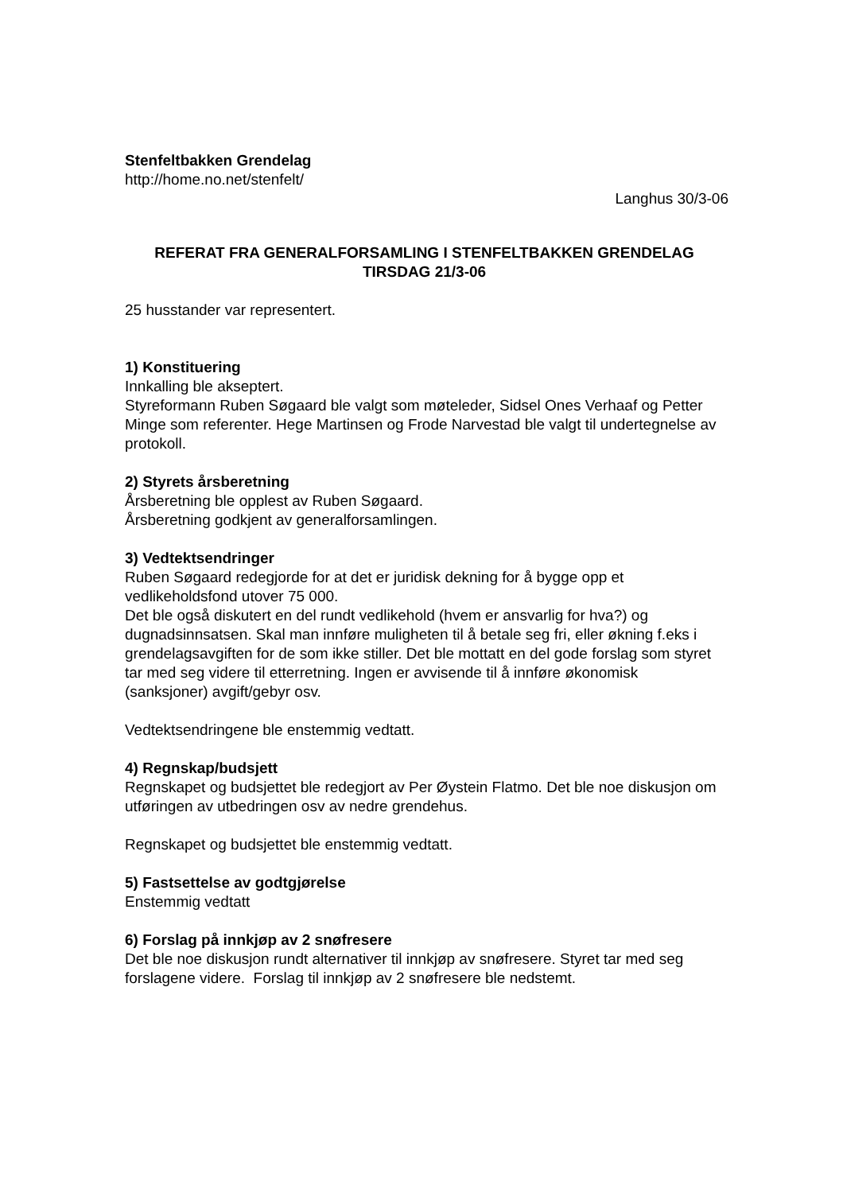Stenfeltbakken Grendelag
http://home.no.net/stenfelt/
Langhus 30/3-06
REFERAT FRA GENERALFORSAMLING I STENFELTBAKKEN GRENDELAG
TIRSDAG 21/3-06
25 husstander var representert.
1) Konstituering
Innkalling ble akseptert.
Styreformann Ruben Søgaard ble valgt som møteleder, Sidsel Ones Verhaaf og Petter Minge som referenter. Hege Martinsen og Frode Narvestad ble valgt til undertegnelse av protokoll.
2) Styrets årsberetning
Årsberetning ble opplest av Ruben Søgaard.
Årsberetning godkjent av generalforsamlingen.
3) Vedtektsendringer
Ruben Søgaard redegjorde for at det er juridisk dekning for å bygge opp et vedlikeholdsfond utover 75 000.
Det ble også diskutert en del rundt vedlikehold (hvem er ansvarlig for hva?) og dugnadsinnsatsen. Skal man innføre muligheten til å betale seg fri, eller økning f.eks i grendelagsavgiften for de som ikke stiller. Det ble mottatt en del gode forslag som styret tar med seg videre til etterretning. Ingen er avvisende til å innføre økonomisk (sanksjoner) avgift/gebyr osv.
Vedtektsendringene ble enstemmig vedtatt.
4) Regnskap/budsjett
Regnskapet og budsjettet ble redegjort av Per Øystein Flatmo. Det ble noe diskusjon om utføringen av utbedringen osv av nedre grendehus.
Regnskapet og budsjettet ble enstemmig vedtatt.
5) Fastsettelse av godtgjørelse
Enstemmig vedtatt
6) Forslag på innkjøp av 2 snøfresere
Det ble noe diskusjon rundt alternativer til innkjøp av snøfresere. Styret tar med seg forslagene videre. Forslag til innkjøp av 2 snøfresere ble nedstemt.